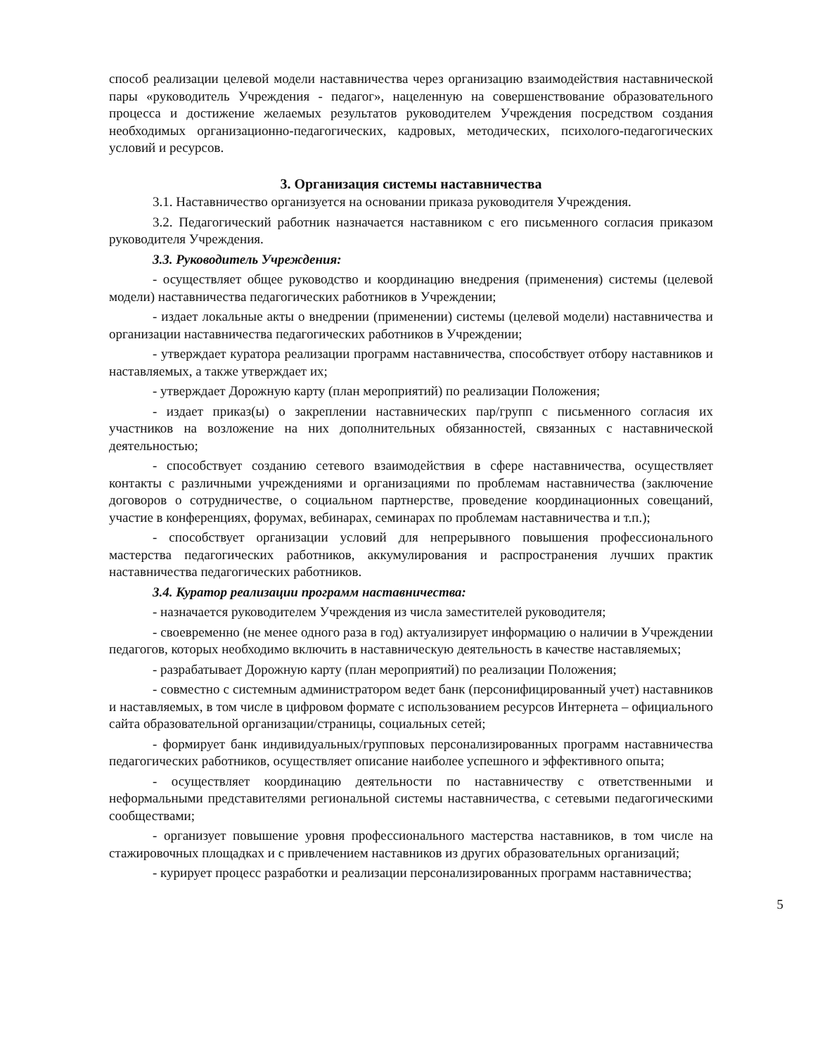способ реализации целевой модели наставничества через организацию взаимодействия наставнической пары «руководитель Учреждения - педагог», нацеленную на совершенствование образовательного процесса и достижение желаемых результатов руководителем Учреждения посредством создания необходимых организационно-педагогических, кадровых, методических, психолого-педагогических условий и ресурсов.
3. Организация системы наставничества
3.1. Наставничество организуется на основании приказа руководителя Учреждения.
3.2. Педагогический работник назначается наставником с его письменного согласия приказом руководителя Учреждения.
3.3. Руководитель Учреждения:
- осуществляет общее руководство и координацию внедрения (применения) системы (целевой модели) наставничества педагогических работников в Учреждении;
- издает локальные акты о внедрении (применении) системы (целевой модели) наставничества и организации наставничества педагогических работников в Учреждении;
- утверждает куратора реализации программ наставничества, способствует отбору наставников и наставляемых, а также утверждает их;
- утверждает Дорожную карту (план мероприятий) по реализации Положения;
- издает приказ(ы) о закреплении наставнических пар/групп с письменного согласия их участников на возложение на них дополнительных обязанностей, связанных с наставнической деятельностью;
- способствует созданию сетевого взаимодействия в сфере наставничества, осуществляет контакты с различными учреждениями и организациями по проблемам наставничества (заключение договоров о сотрудничестве, о социальном партнерстве, проведение координационных совещаний, участие в конференциях, форумах, вебинарах, семинарах по проблемам наставничества и т.п.);
- способствует организации условий для непрерывного повышения профессионального мастерства педагогических работников, аккумулирования и распространения лучших практик наставничества педагогических работников.
3.4. Куратор реализации программ наставничества:
- назначается руководителем Учреждения из числа заместителей руководителя;
- своевременно (не менее одного раза в год) актуализирует информацию о наличии в Учреждении педагогов, которых необходимо включить в наставническую деятельность в качестве наставляемых;
- разрабатывает Дорожную карту (план мероприятий) по реализации Положения;
- совместно с системным администратором ведет банк (персонифицированный учет) наставников и наставляемых, в том числе в цифровом формате с использованием ресурсов Интернета – официального сайта образовательной организации/страницы, социальных сетей;
- формирует банк индивидуальных/групповых персонализированных программ наставничества педагогических работников, осуществляет описание наиболее успешного и эффективного опыта;
- осуществляет координацию деятельности по наставничеству с ответственными и неформальными представителями региональной системы наставничества, с сетевыми педагогическими сообществами;
- организует повышение уровня профессионального мастерства наставников, в том числе на стажировочных площадках и с привлечением наставников из других образовательных организаций;
- курирует процесс разработки и реализации персонализированных программ наставничества;
5